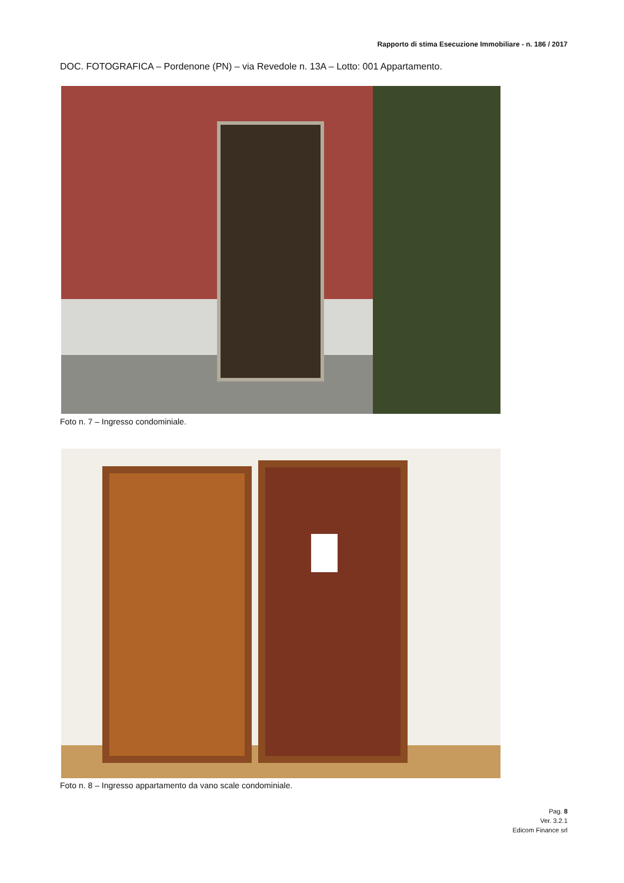Rapporto di stima Esecuzione Immobiliare - n. 186 / 2017
DOC. FOTOGRAFICA – Pordenone (PN) – via Revedole n. 13A – Lotto: 001 Appartamento.
Foto n. 7 – Ingresso condominiale.
Foto n. 8 – Ingresso appartamento da vano scale condominiale.
Pag. 8
Ver. 3.2.1
Edicom Finance srl